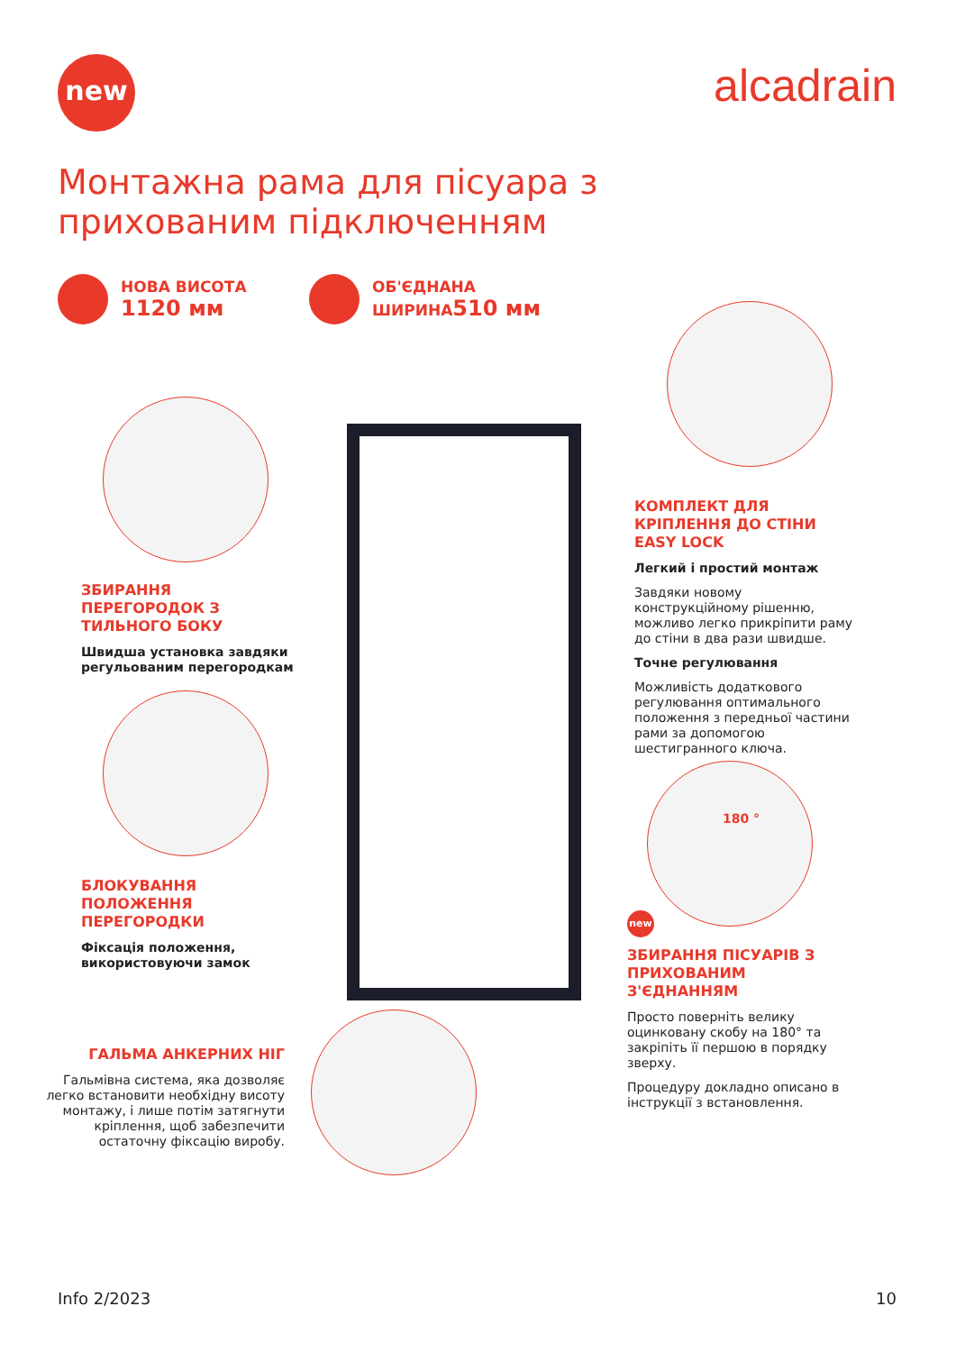new alcadrain
Монтажна рама для пісуара з прихованим підключенням
НОВА ВИСОТА
1120 мм
ОБ'ЄДНАНА
ШИРИНА510 мм
ЗБИРАННЯ ПЕРЕГОРОДОК З ТИЛЬНОГО БОКУ
Швидша установка завдяки регульованим перегородкам
БЛОКУВАННЯ ПОЛОЖЕННЯ ПЕРЕГОРОДКИ
Фіксація положення, використовуючи замок
ГАЛЬМА АНКЕРНИХ НІГ
Гальмівна система, яка дозволяє легко встановити необхідну висоту монтажу, і лише потім затягнути кріплення, щоб забезпечити остаточну фіксацію виробу.
КОМПЛЕКТ ДЛЯ КРІПЛЕННЯ ДО СТІНИ EASY LOCK
Легкий і простий монтаж
Завдяки новому конструкційному рішенню, можливо легко прикріпити раму до стіни в два рази швидше.
Точне регулювання
Можливість додаткового регулювання оптимального положення з передньої частини рами за допомогою шестигранного ключа.
180 °
new
ЗБИРАННЯ ПІСУАРІВ З ПРИХОВАНИМ З'ЄДНАННЯМ
Просто поверніть велику оцинковану скобу на 180° та закріпіть її першою в порядку зверху.
Процедуру докладно описано в інструкції з встановлення.
Info 2/2023 10